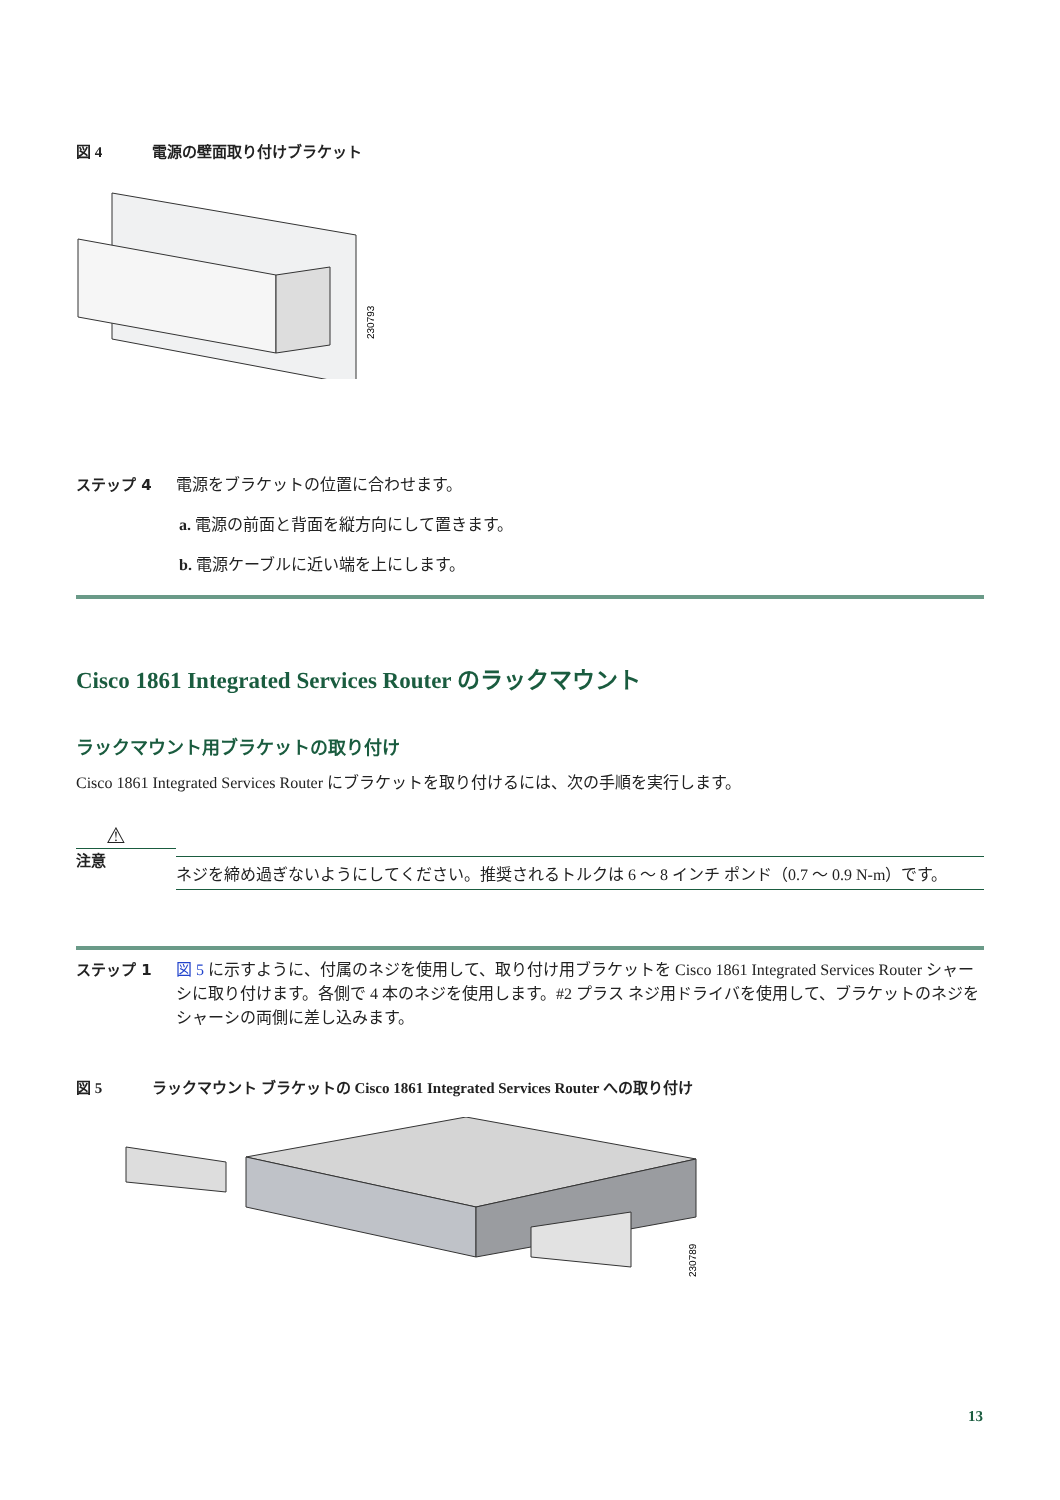図 4 電源の壁面取り付けブラケット
230793
ステップ 4 電源をブラケットの位置に合わせます。
a. 電源の前面と背面を縦方向にして置きます。
b. 電源ケーブルに近い端を上にします。
Cisco 1861 Integrated Services Router のラックマウント
ラックマウント用ブラケットの取り付け
Cisco 1861 Integrated Services Router にブラケットを取り付けるには、次の手順を実行します。
⚠
注意
ネジを締め過ぎないようにしてください。推奨されるトルクは 6 ～ 8 インチ ポンド（0.7 ～ 0.9 N-m）です。
ステップ 1 図 5 に示すように、付属のネジを使用して、取り付け用ブラケットを Cisco 1861 Integrated Services Router シャーシに取り付けます。各側で 4 本のネジを使用します。#2 プラス ネジ用ドライバを使用して、ブラケットのネジをシャーシの両側に差し込みます。
図 5 ラックマウント ブラケットの Cisco 1861 Integrated Services Router への取り付け
230789
13